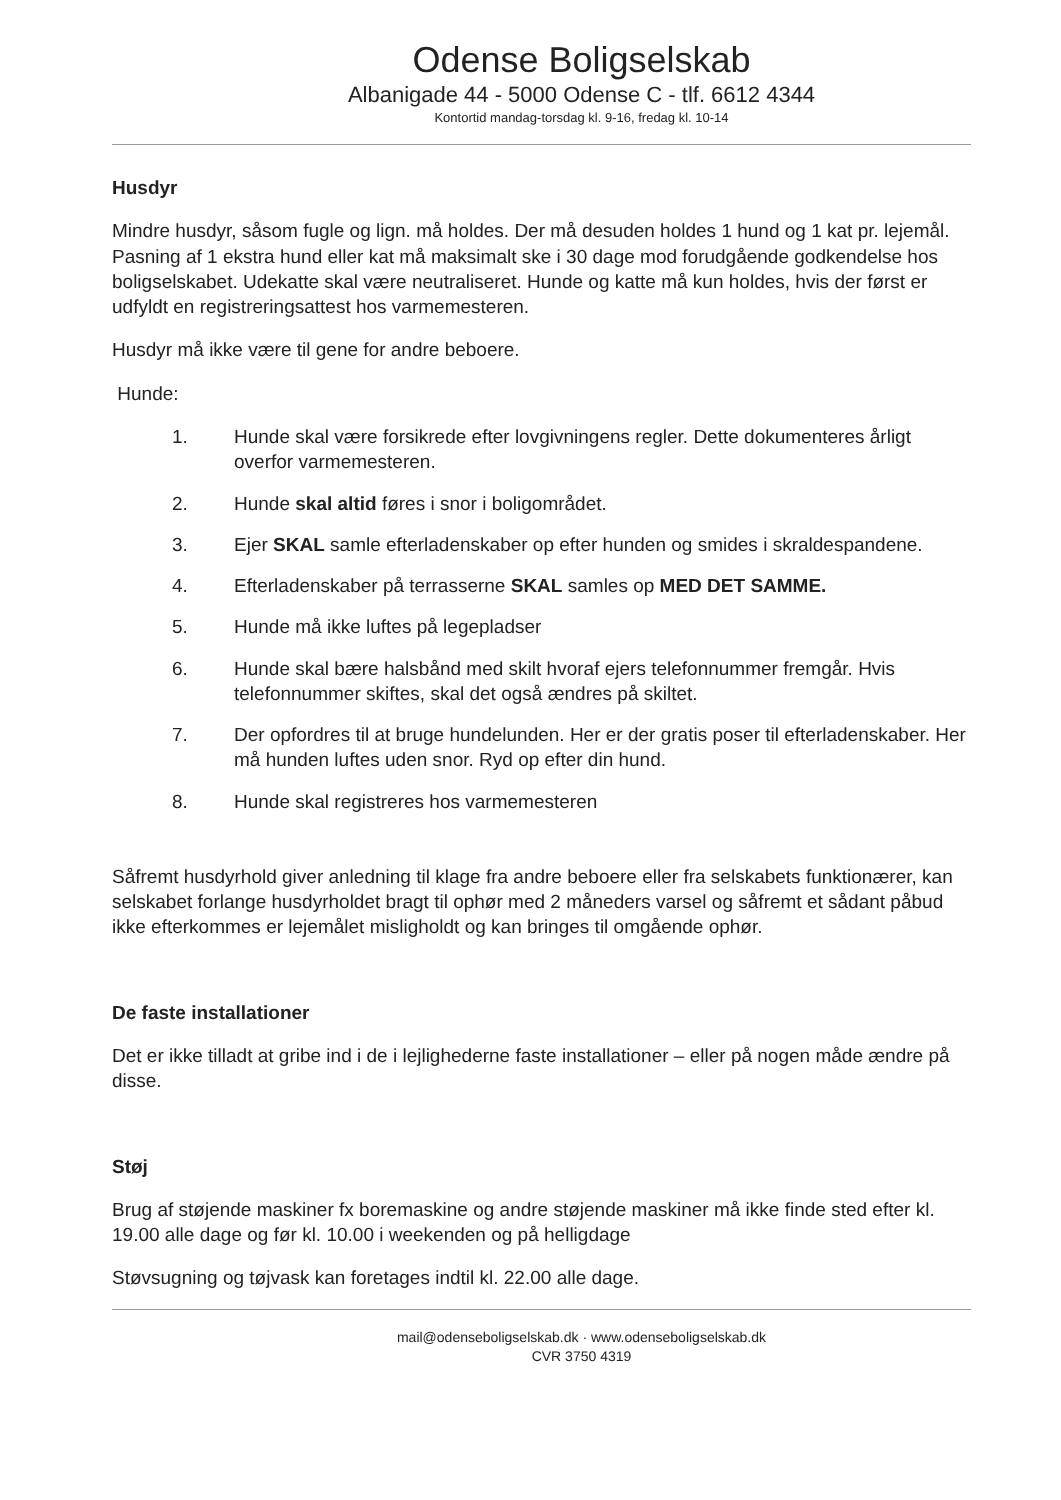Odense Boligselskab
Albanigade 44 - 5000 Odense C - tlf. 6612 4344
Kontortid mandag-torsdag kl. 9-16, fredag kl. 10-14
Husdyr
Mindre husdyr, såsom fugle og lign. må holdes. Der må desuden holdes 1 hund og 1 kat pr. lejemål. Pasning af 1 ekstra hund eller kat må maksimalt ske i 30 dage mod forudgående godkendelse hos boligselskabet. Udekatte skal være neutraliseret. Hunde og katte må kun holdes, hvis der først er udfyldt en registreringsattest hos varmemesteren.
Husdyr må ikke være til gene for andre beboere.
Hunde:
1. Hunde skal være forsikrede efter lovgivningens regler. Dette dokumenteres årligt overfor varmemesteren.
2. Hunde skal altid føres i snor i boligområdet.
3. Ejer SKAL samle efterladenskaber op efter hunden og smides i skraldespandene.
4. Efterladenskaber på terrasserne SKAL samles op MED DET SAMME.
5. Hunde må ikke luftes på legepladser
6. Hunde skal bære halsbånd med skilt hvoraf ejers telefonnummer fremgår. Hvis telefonnummer skiftes, skal det også ændres på skiltet.
7. Der opfordres til at bruge hundelunden. Her er der gratis poser til efterladenskaber. Her må hunden luftes uden snor. Ryd op efter din hund.
8. Hunde skal registreres hos varmemesteren
Såfremt husdyrhold giver anledning til klage fra andre beboere eller fra selskabets funktionærer, kan selskabet forlange husdyrholdet bragt til ophør med 2 måneders varsel og såfremt et sådant påbud ikke efterkommes er lejemålet misligholdt og kan bringes til omgående ophør.
De faste installationer
Det er ikke tilladt at gribe ind i de i lejlighederne faste installationer – eller på nogen måde ændre på disse.
Støj
Brug af støjende maskiner fx boremaskine og andre støjende maskiner må ikke finde sted efter kl. 19.00 alle dage og før kl. 10.00 i weekenden og på helligdage
Støvsugning og tøjvask kan foretages indtil kl. 22.00 alle dage.
mail@odenseboligselskab.dk · www.odenseboligselskab.dk
CVR 3750 4319